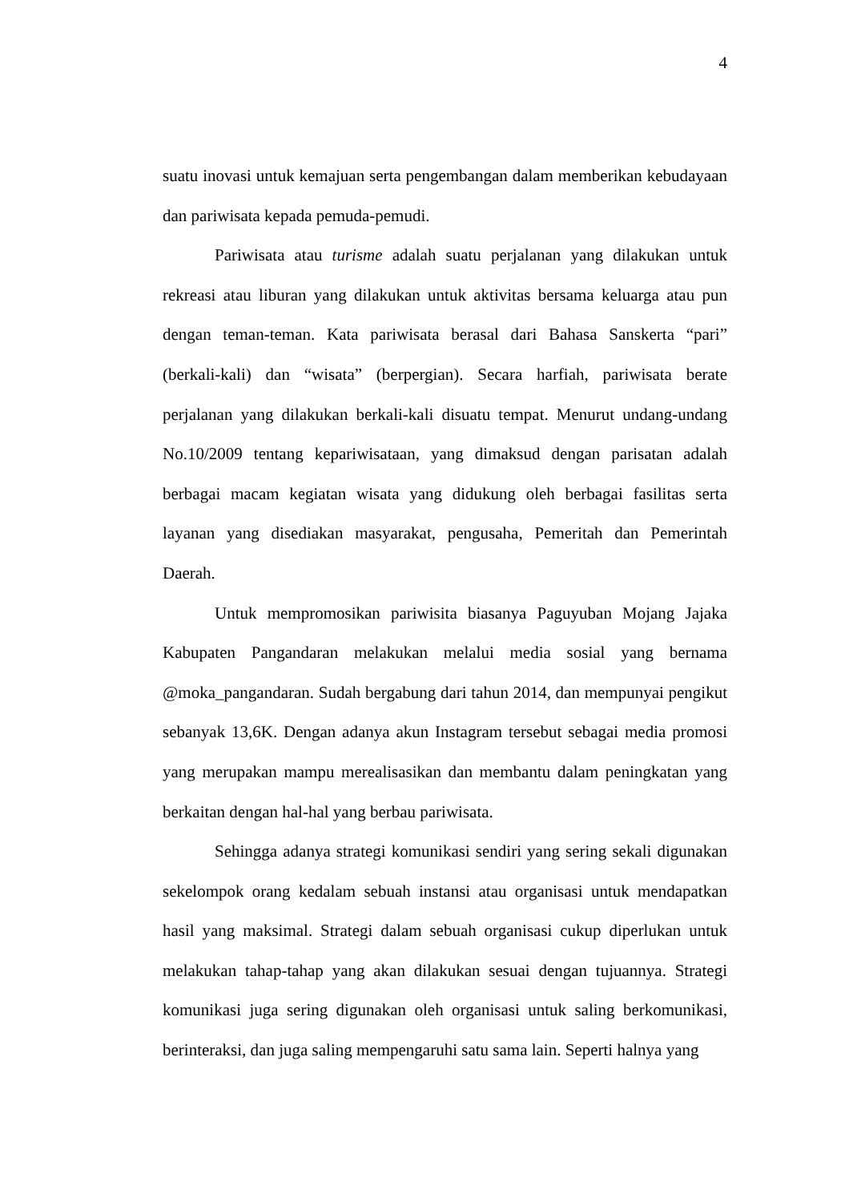4
suatu inovasi untuk kemajuan serta pengembangan dalam memberikan kebudayaan dan pariwisata kepada pemuda-pemudi.
Pariwisata atau turisme adalah suatu perjalanan yang dilakukan untuk rekreasi atau liburan yang dilakukan untuk aktivitas bersama keluarga atau pun dengan teman-teman. Kata pariwisata berasal dari Bahasa Sanskerta “pari” (berkali-kali) dan “wisata” (berpergian). Secara harfiah, pariwisata berate perjalanan yang dilakukan berkali-kali disuatu tempat. Menurut undang-undang No.10/2009 tentang kepariwisataan, yang dimaksud dengan parisatan adalah berbagai macam kegiatan wisata yang didukung oleh berbagai fasilitas serta layanan yang disediakan masyarakat, pengusaha, Pemeritah dan Pemerintah Daerah.
Untuk mempromosikan pariwisita biasanya Paguyuban Mojang Jajaka Kabupaten Pangandaran melakukan melalui media sosial yang bernama @moka_pangandaran. Sudah bergabung dari tahun 2014, dan mempunyai pengikut sebanyak 13,6K. Dengan adanya akun Instagram tersebut sebagai media promosi yang merupakan mampu merealisasikan dan membantu dalam peningkatan yang berkaitan dengan hal-hal yang berbau pariwisata.
Sehingga adanya strategi komunikasi sendiri yang sering sekali digunakan sekelompok orang kedalam sebuah instansi atau organisasi untuk mendapatkan hasil yang maksimal. Strategi dalam sebuah organisasi cukup diperlukan untuk melakukan tahap-tahap yang akan dilakukan sesuai dengan tujuannya. Strategi komunikasi juga sering digunakan oleh organisasi untuk saling berkomunikasi, berinteraksi, dan juga saling mempengaruhi satu sama lain. Seperti halnya yang